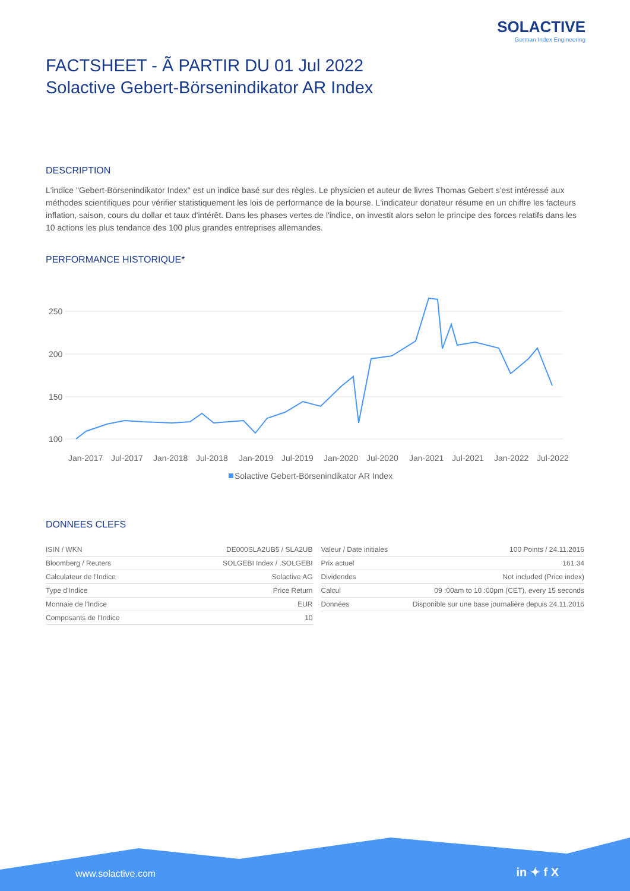SOLACTIVE
German Index Engineering
FACTSHEET - Ã PARTIR DU 01 Jul 2022
Solactive Gebert-Börsenindikator AR Index
DESCRIPTION
L'indice "Gebert-Börsenindikator Index" est un indice basé sur des règles. Le physicien et auteur de livres Thomas Gebert s'est intéressé aux méthodes scientifiques pour vérifier statistiquement les lois de performance de la bourse. L'indicateur donateur résume en un chiffre les facteurs inflation, saison, cours du dollar et taux d'intérêt. Dans les phases vertes de l'indice, on investit alors selon le principe des forces relatifs dans les 10 actions les plus tendance des 100 plus grandes entreprises allemandes.
PERFORMANCE HISTORIQUE*
100
150
200
250
Jan-2017
Jul-2017
Jan-2018
Jul-2018
Jan-2019
Jul-2019
Jan-2020
Jul-2020
Jan-2021
Jul-2021
Jan-2022
Jul-2022
Solactive Gebert-Börsenindikator AR Index
DONNEES CLEFS
| ISIN / WKN | DE000SLA2UB5 / SLA2UB |
| Bloomberg / Reuters | SOLGEBI Index / .SOLGEBI |
| Calculateur de l'Indice | Solactive AG |
| Type d'Indice | Price Return |
| Monnaie de l'Indice | EUR |
| Composants de l'Indice | 10 |
| Valeur / Date initiales | 100 Points / 24.11.2016 |
| Prix actuel | 161.34 |
| Dividendes | Not included (Price index) |
| Calcul | 09 :00am to 10 :00pm (CET), every 15 seconds |
| Données | Disponible sur une base journalière depuis 24.11.2016 |
www.solactive.com in ✦ f X